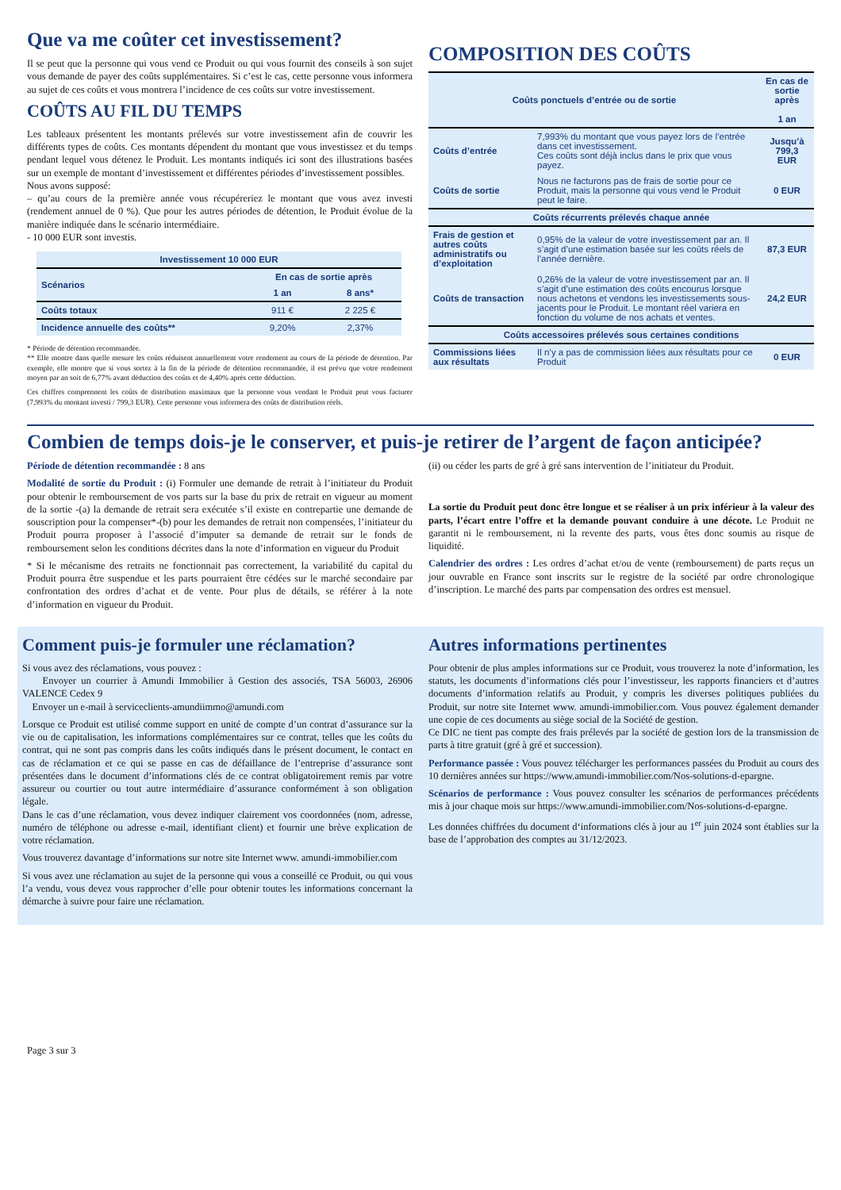Que va me coûter cet investissement?
Il se peut que la personne qui vous vend ce Produit ou qui vous fournit des conseils à son sujet vous demande de payer des coûts supplémentaires. Si c’est le cas, cette personne vous informera au sujet de ces coûts et vous montrera l’incidence de ces coûts sur votre investissement.
COÛTS AU FIL DU TEMPS
Les tableaux présentent les montants prélevés sur votre investissement afin de couvrir les différents types de coûts. Ces montants dépendent du montant que vous investissez et du temps pendant lequel vous détenez le Produit. Les montants indiqués ici sont des illustrations basées sur un exemple de montant d’investissement et différentes périodes d’investissement possibles.
Nous avons supposé:
– qu’au cours de la première année vous récupéreriez le montant que vous avez investi (rendement annuel de 0 %). Que pour les autres périodes de détention, le Produit évolue de la manière indiquée dans le scénario intermédiaire.
- 10 000 EUR sont investis.
| Investissement 10 000 EUR | | |
| --- | --- | --- |
| Scénarios | En cas de sortie après | |
| | 1 an | 8 ans* |
| Coûts totaux | 911 € | 2 225 € |
| Incidence annuelle des coûts** | 9,20% | 2,37% |
* Période de détention recommandée.
** Elle montre dans quelle mesure les coûts réduisent annuellement votre rendement au cours de la période de détention. Par exemple, elle montre que si vous sortez à la fin de la période de détention recommandée, il est prévu que votre rendement moyen par an soit de 6,77% avant déduction des coûts et de 4,40% après cette déduction.
Ces chiffres comprennent les coûts de distribution maximaux que la personne vous vendant le Produit peut vous facturer (7,993% du montant investi / 799,3 EUR). Cette personne vous informera des coûts de distribution réels.
COMPOSITION DES COÛTS
| Coûts ponctuels d’entrée ou de sortie | | En cas de sortie après 1 an |
| --- | --- | --- |
| Coûts d’entrée | 7,993% du montant que vous payez lors de l’entrée dans cet investissement. Ces coûts sont déjà inclus dans le prix que vous payez. | Jusqu’à 799,3 EUR |
| Coûts de sortie | Nous ne facturons pas de frais de sortie pour ce Produit, mais la personne qui vous vend le Produit peut le faire. | 0 EUR |
| Coûts récurrents prélevés chaque année | | |
| Frais de gestion et autres coûts administratifs ou d’exploitation | 0,95% de la valeur de votre investissement par an. Il s’agit d’une estimation basée sur les coûts réels de l’année dernière. | 87,3 EUR |
| Coûts de transaction | 0,26% de la valeur de votre investissement par an. Il s’agit d’une estimation des coûts encourus lorsque nous achetons et vendons les investissements sous- jacents pour le Produit. Le montant réel variera en fonction du volume de nos achats et ventes. | 24,2 EUR |
| Coûts accessoires prélevés sous certaines conditions | | |
| Commissions liées aux résultats | Il n’y a pas de commission liées aux résultats pour ce Produit | 0 EUR |
Combien de temps dois-je le conserver, et puis-je retirer de l’argent de façon anticipée?
Période de détention recommandée : 8 ans
Modalité de sortie du Produit : (i) Formuler une demande de retrait à l’initiateur du Produit pour obtenir le remboursement de vos parts sur la base du prix de retrait en vigueur au moment de la sortie -(a) la demande de retrait sera exécutée s’il existe en contrepartie une demande de souscription pour la compenser*-(b) pour les demandes de retrait non compensées, l’initiateur du Produit pourra proposer à l’associé d’imputer sa demande de retrait sur le fonds de remboursement selon les conditions décrites dans la note d’information en vigueur du Produit
* Si le mécanisme des retraits ne fonctionnait pas correctement, la variabilité du capital du Produit pourra être suspendue et les parts pourraient être cédées sur le marché secondaire par confrontation des ordres d’achat et de vente. Pour plus de détails, se référer à la note d’information en vigueur du Produit.
(ii) ou céder les parts de gré à gré sans intervention de l’initiateur du Produit.
La sortie du Produit peut donc être longue et se réaliser à un prix inférieur à la valeur des parts, l’écart entre l’offre et la demande pouvant conduire à une décote. Le Produit ne garantit ni le remboursement, ni la revente des parts, vous êtes donc soumis au risque de liquidité.
Calendrier des ordres : Les ordres d’achat et/ou de vente (remboursement) de parts reçus un jour ouvrable en France sont inscrits sur le registre de la société par ordre chronologique d’inscription. Le marché des parts par compensation des ordres est mensuel.
Comment puis-je formuler une réclamation?
Si vous avez des réclamations, vous pouvez :
Envoyer un courrier à Amundi Immobilier à Gestion des associés, TSA 56003, 26906 VALENCE Cedex 9
Envoyer un e-mail à serviceclients-amundiimmo@amundi.com
Lorsque ce Produit est utilisé comme support en unité de compte d’un contrat d’assurance sur la vie ou de capitalisation, les informations complémentaires sur ce contrat, telles que les coûts du contrat, qui ne sont pas compris dans les coûts indiqués dans le présent document, le contact en cas de réclamation et ce qui se passe en cas de défaillance de l’entreprise d’assurance sont présentées dans le document d’informations clés de ce contrat obligatoirement remis par votre assureur ou courtier ou tout autre intermédiaire d’assurance conformément à son obligation légale.
Dans le cas d’une réclamation, vous devez indiquer clairement vos coordonnées (nom, adresse, numéro de téléphone ou adresse e-mail, identifiant client) et fournir une brève explication de votre réclamation.
Vous trouverez davantage d’informations sur notre site Internet www. amundi-immobilier.com
Si vous avez une réclamation au sujet de la personne qui vous a conseillé ce Produit, ou qui vous l’a vendu, vous devez vous rapprocher d’elle pour obtenir toutes les informations concernant la démarche à suivre pour faire une réclamation.
Autres informations pertinentes
Pour obtenir de plus amples informations sur ce Produit, vous trouverez la note d’information, les statuts, les documents d’informations clés pour l’investisseur, les rapports financiers et d’autres documents d’information relatifs au Produit, y compris les diverses politiques publiées du Produit, sur notre site Internet www. amundi-immobilier.com. Vous pouvez également demander une copie de ces documents au siège social de la Société de gestion.
Ce DIC ne tient pas compte des frais prélevés par la société de gestion lors de la transmission de parts à titre gratuit (gré à gré et succession).
Performance passée : Vous pouvez télécharger les performances passées du Produit au cours des 10 dernières années sur https://www.amundi-immobilier.com/Nos-solutions-d-epargne.
Scénarios de performance : Vous pouvez consulter les scénarios de performances précédents mis à jour chaque mois sur https://www.amundi-immobilier.com/Nos-solutions-d-epargne.
Les données chiffrées du document d‘informations clés à jour au 1<sup>er</sup> juin 2024 sont établies sur la base de l’approbation des comptes au 31/12/2023.
Page 3 sur 3